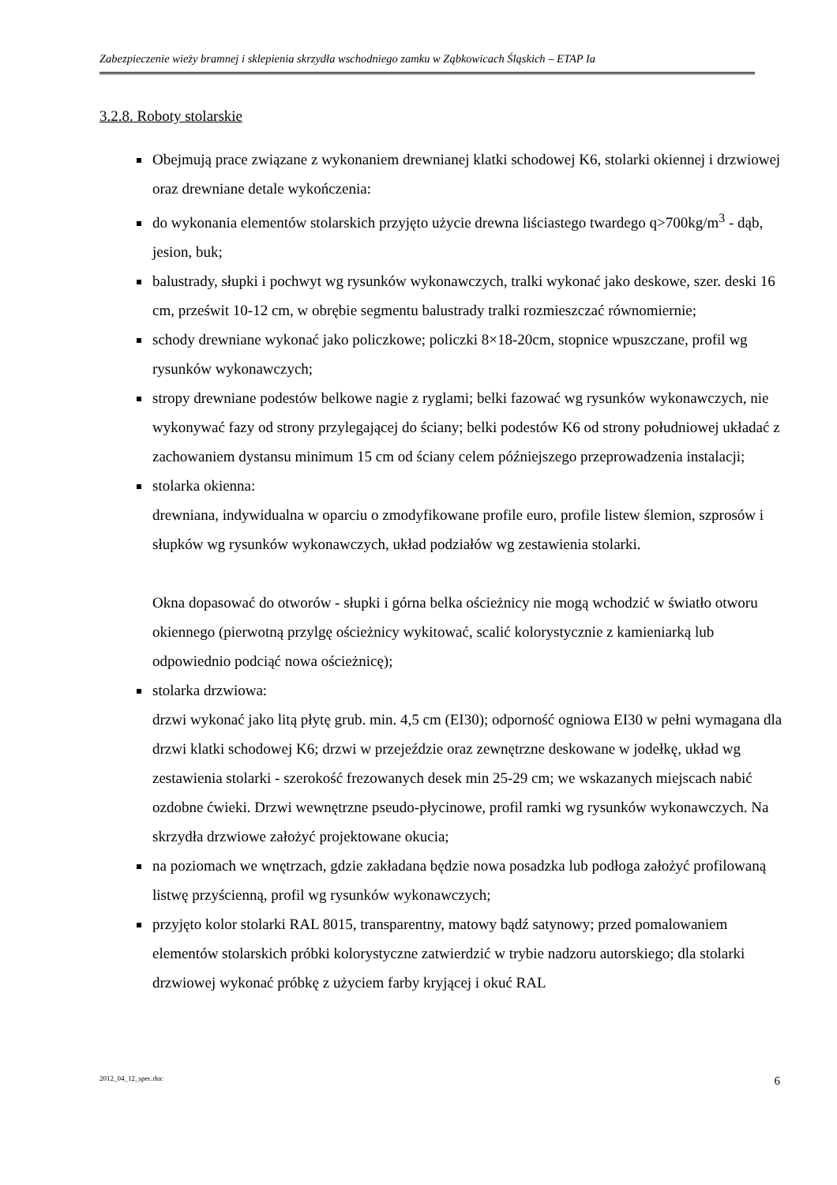Zabezpieczenie wieży bramnej i sklepienia skrzydła wschodniego zamku w Ząbkowicach Śląskich – ETAP Ia
3.2.8. Roboty stolarskie
Obejmują prace związane z wykonaniem drewnianej klatki schodowej K6, stolarki okiennej i drzwiowej oraz drewniane detale wykończenia:
do wykonania elementów stolarskich przyjęto użycie drewna liściastego twardego q>700kg/m<sup>3</sup> - dąb, jesion, buk;
balustrady, słupki i pochwyt wg rysunków wykonawczych, tralki wykonać jako deskowe, szer. deski 16 cm, prześwit 10-12 cm, w obrębie segmentu balustrady tralki rozmieszczać równomiernie;
schody drewniane wykonać jako policzkowe; policzki 8×18-20cm, stopnice wpuszczane, profil wg rysunków wykonawczych;
stropy drewniane podestów belkowe nagie z ryglami; belki fazować wg rysunków wykonawczych, nie wykonywać fazy od strony przylegającej do ściany; belki podestów K6 od strony południowej układać z zachowaniem dystansu minimum 15 cm od ściany celem późniejszego przeprowadzenia instalacji;
stolarka okienna:
drewniana, indywidualna w oparciu o zmodyfikowane profile euro, profile listew ślemion, szprosów i słupków wg rysunków wykonawczych, układ podziałów wg zestawienia stolarki.
Okna dopasować do otworów - słupki i górna belka ościeżnicy nie mogą wchodzić w światło otworu okiennego (pierwotną przylgę ościeżnicy wykitować, scalić kolorystycznie z kamieniarką lub odpowiednio podciąć nowa ościeżnicę);
stolarka drzwiowa:
drzwi wykonać jako litą płytę grub. min. 4,5 cm (EI30); odporność ogniowa EI30 w pełni wymagana dla drzwi klatki schodowej K6; drzwi w przejeździe oraz zewnętrzne deskowane w jodełkę, układ wg zestawienia stolarki - szerokość frezowanych desek min 25-29 cm; we wskazanych miejscach nabić ozdobne ćwieki. Drzwi wewnętrzne pseudo-płycinowe, profil ramki wg rysunków wykonawczych. Na skrzydła drzwiowe założyć projektowane okucia;
na poziomach we wnętrzach, gdzie zakładana będzie nowa posadzka lub podłoga założyć profilowaną listwę przyścienną, profil wg rysunków wykonawczych;
przyjęto kolor stolarki RAL 8015, transparentny, matowy bądź satynowy; przed pomalowaniem elementów stolarskich próbki kolorystyczne zatwierdzić w trybie nadzoru autorskiego; dla stolarki drzwiowej wykonać próbkę z użyciem farby kryjącej i okuć RAL
2012_04_12_spec.doc 6